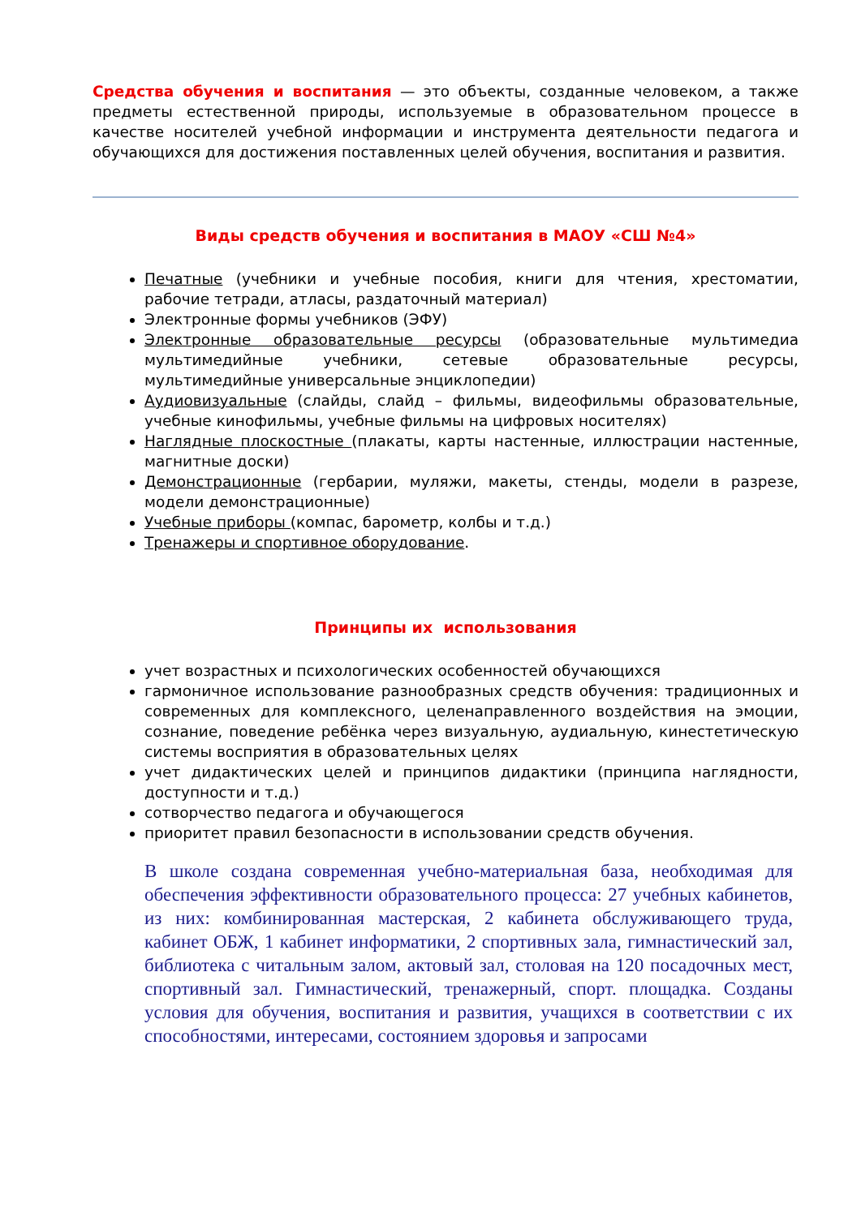Средства обучения и воспитания — это объекты, созданные человеком, а также предметы естественной природы, используемые в образовательном процессе в качестве носителей учебной информации и инструмента деятельности педагога и обучающихся для достижения поставленных целей обучения, воспитания и развития.
Виды средств обучения и воспитания в МАОУ «СШ №4»
Печатные (учебники и учебные пособия, книги для чтения, хрестоматии, рабочие тетради, атласы, раздаточный материал)
Электронные формы учебников (ЭФУ)
Электронные образовательные ресурсы (образовательные мультимедиа мультимедийные учебники, сетевые образовательные ресурсы, мультимедийные универсальные энциклопедии)
Аудиовизуальные (слайды, слайд – фильмы, видеофильмы образовательные, учебные кинофильмы, учебные фильмы на цифровых носителях)
Наглядные плоскостные (плакаты, карты настенные, иллюстрации настенные, магнитные доски)
Демонстрационные (гербарии, муляжи, макеты, стенды, модели в разрезе, модели демонстрационные)
Учебные приборы (компас, барометр, колбы и т.д.)
Тренажеры и спортивное оборудование.
Принципы их использования
учет возрастных и психологических особенностей обучающихся
гармоничное использование разнообразных средств обучения: традиционных и современных для комплексного, целенаправленного воздействия на эмоции, сознание, поведение ребёнка через визуальную, аудиальную, кинестетическую системы восприятия в образовательных целях
учет дидактических целей и принципов дидактики (принципа наглядности, доступности и т.д.)
сотворчество педагога и обучающегося
приоритет правил безопасности в использовании средств обучения.
В школе создана современная учебно-материальная база, необходимая для обеспечения эффективности образовательного процесса: 27 учебных кабинетов, из них: комбинированная мастерская, 2 кабинета обслуживающего труда, кабинет ОБЖ, 1 кабинет информатики, 2 спортивных зала, гимнастический зал, библиотека с читальным залом, актовый зал, столовая на 120 посадочных мест, спортивный зал. Гимнастический, тренажерный, спорт. площадка. Созданы условия для обучения, воспитания и развития, учащихся в соответствии с их способностями, интересами, состоянием здоровья и запросами